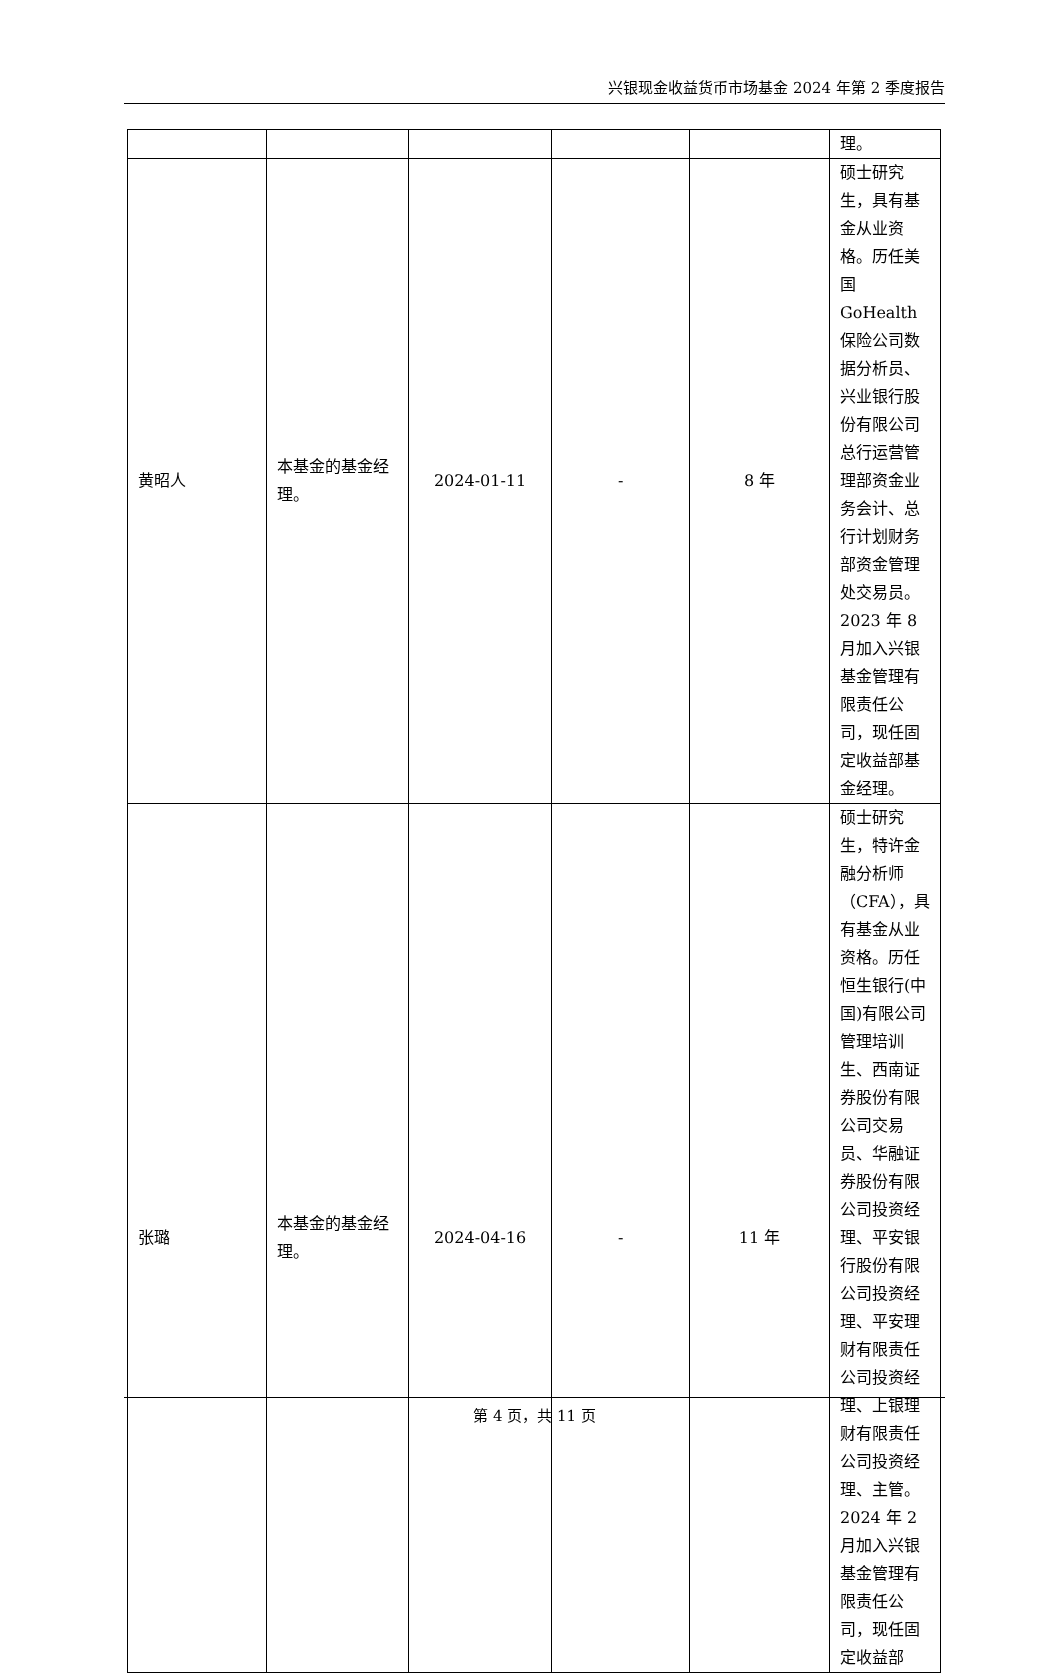兴银现金收益货币市场基金 2024 年第 2 季度报告
| | | | | | 理。 |
| 黄昭人 | 本基金的基金经理。 | 2024-01-11 | - | 8 年 | 硕士研究生，具有基金从业资格。历任美国 GoHealth 保险公司数据分析员、兴业银行股份有限公司总行运营管理部资金业务会计、总行计划财务部资金管理处交易员。2023 年 8 月加入兴银基金管理有限责任公司，现任固定收益部基金经理。 |
| 张璐 | 本基金的基金经理。 | 2024-04-16 | - | 11 年 | 硕士研究生，特许金融分析师（CFA），具有基金从业资格。历任恒生银行(中国)有限公司管理培训生、西南证券股份有限公司交易员、华融证券股份有限公司投资经理、平安银行股份有限公司投资经理、平安理财有限责任公司投资经理、上银理财有限责任公司投资经理、主管。2024 年 2 月加入兴银基金管理有限责任公司，现任固定收益部 |
第 4 页，共 11 页